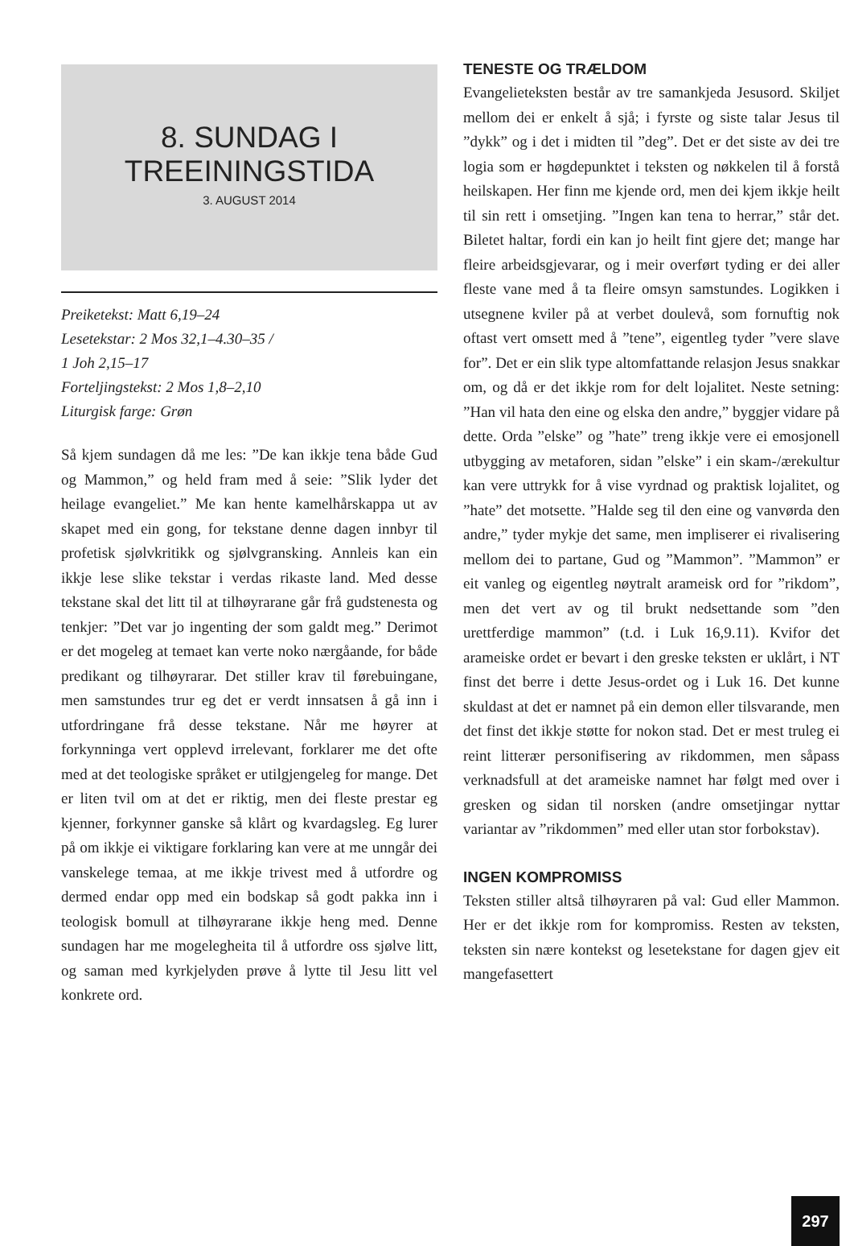8. SUNDAG I
TREEININGSTIDA
3. AUGUST 2014
Preiketekst: Matt 6,19–24
Lesetekstar: 2 Mos 32,1–4.30–35 /
1 Joh 2,15–17
Forteljingstekst: 2 Mos 1,8–2,10
Liturgisk farge: Grøn
Så kjem sundagen då me les: ”De kan ikkje tena både Gud og Mammon,” og held fram med å seie: ”Slik lyder det heilage evangeliet.” Me kan hente kamelhårskappa ut av skapet med ein gong, for tekstane denne dagen innbyr til profetisk sjølvkritikk og sjølvgransking. Annleis kan ein ikkje lese slike tekstar i verdas rikaste land. Med desse tekstane skal det litt til at tilhøyrarane går frå gudstenesta og tenkjer: ”Det var jo ingenting der som galdt meg.” Derimot er det mogeleg at temaet kan verte noko nærgåande, for både predikant og tilhøyrarar. Det stiller krav til førebuingane, men samstundes trur eg det er verdt innsatsen å gå inn i utfordringane frå desse tekstane. Når me høyrer at forkynninga vert opplevd irrelevant, forklarer me det ofte med at det teologiske språket er utilgjengeleg for mange. Det er liten tvil om at det er riktig, men dei fleste prestar eg kjenner, forkynner ganske så klårt og kvardagsleg. Eg lurer på om ikkje ei viktigare forklaring kan vere at me unngår dei vanskelege temaa, at me ikkje trivest med å utfordre og dermed endar opp med ein bodskap så godt pakka inn i teologisk bomull at tilhøyrarane ikkje heng med. Denne sundagen har me mogelegheita til å utfordre oss sjølve litt, og saman med kyrkjelyden prøve å lytte til Jesu litt vel konkrete ord.
TENESTE OG TRÆLDOM
Evangelieteksten består av tre samankjeda Jesusord. Skiljet mellom dei er enkelt å sjå; i fyrste og siste talar Jesus til ”dykk” og i det i midten til ”deg”. Det er det siste av dei tre logia som er høgdepunktet i teksten og nøkkelen til å forstå heilskapen. Her finn me kjende ord, men dei kjem ikkje heilt til sin rett i omsetjing. ”Ingen kan tena to herrar,” står det. Biletet haltar, fordi ein kan jo heilt fint gjere det; mange har fleire arbeidsgjevarar, og i meir overført tyding er dei aller fleste vane med å ta fleire omsyn samstundes. Logikken i utsegnene kviler på at verbet doulevå, som fornuftig nok oftast vert omsett med å ”tene”, eigentleg tyder ”vere slave for”. Det er ein slik type altomfattande relasjon Jesus snakkar om, og då er det ikkje rom for delt lojalitet. Neste setning: ”Han vil hata den eine og elska den andre,” byggjer vidare på dette. Orda ”elske” og ”hate” treng ikkje vere ei emosjonell utbygging av metaforen, sidan ”elske” i ein skam-/ærekultur kan vere uttrykk for å vise vyrdnad og praktisk lojalitet, og ”hate” det motsette. ”Halde seg til den eine og vanvørda den andre,” tyder mykje det same, men impliserer ei rivalisering mellom dei to partane, Gud og ”Mammon”. ”Mammon” er eit vanleg og eigentleg nøytralt arameisk ord for ”rikdom”, men det vert av og til brukt nedsettande som ”den urettferdige mammon” (t.d. i Luk 16,9.11). Kvifor det arameiske ordet er bevart i den greske teksten er uklårt, i NT finst det berre i dette Jesus-ordet og i Luk 16. Det kunne skuldast at det er namnet på ein demon eller tilsvarande, men det finst det ikkje støtte for nokon stad. Det er mest truleg ei reint litterær personifisering av rikdommen, men såpass verknadsfull at det arameiske namnet har følgt med over i gresken og sidan til norsken (andre omsetjingar nyttar variantar av ”rikdommen” med eller utan stor forbokstav).
INGEN KOMPROMISS
Teksten stiller altså tilhøyraren på val: Gud eller Mammon. Her er det ikkje rom for kompromiss. Resten av teksten, teksten sin nære kontekst og lesetekstane for dagen gjev eit mangefasettert
297